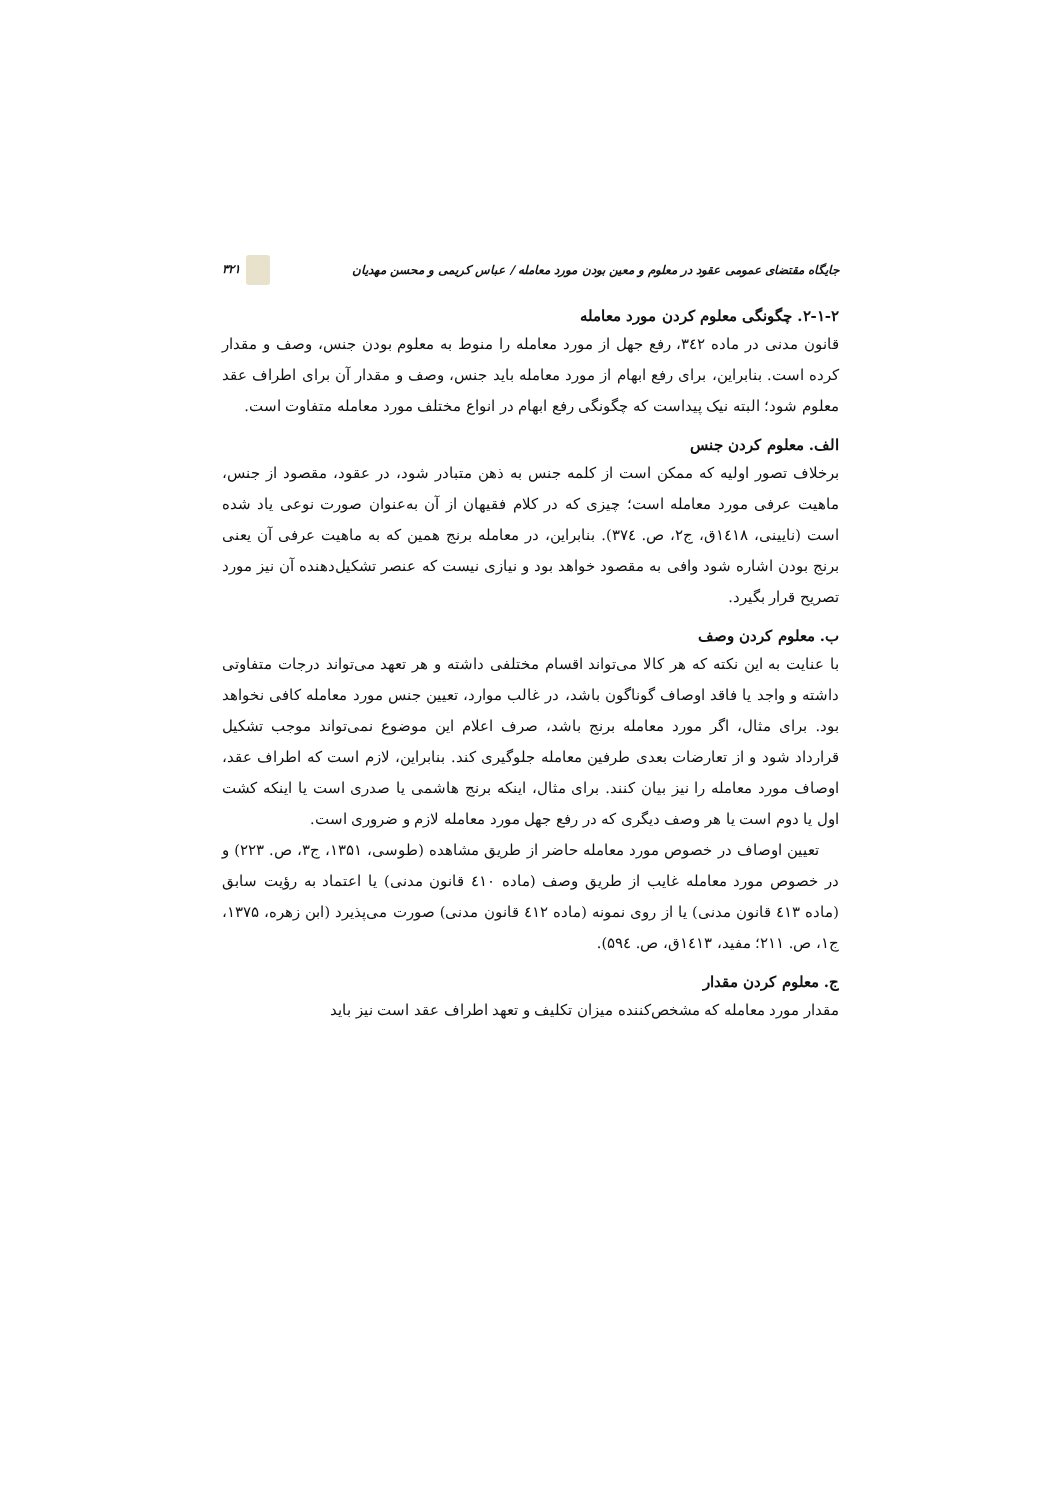جایگاه مقتضای عمومی عقود در معلوم و معین بودن مورد معامله / عباس کریمی و محسن مهدیان ۳۲۱
۲-۱-۲. چگونگی معلوم کردن مورد معامله
قانون مدنی در ماده ۳٤۲، رفع جهل از مورد معامله را منوط به معلوم بودن جنس، وصف و مقدار کرده است. بنابراین، برای رفع ابهام از مورد معامله باید جنس، وصف و مقدار آن برای اطراف عقد معلوم شود؛ البته نیک پیداست که چگونگی رفع ابهام در انواع مختلف مورد معامله متفاوت است.
الف. معلوم کردن جنس
برخلاف تصور اولیه که ممکن است از کلمه جنس به ذهن متبادر شود، در عقود، مقصود از جنس، ماهیت عرفی مورد معامله است؛ چیزی که در کلام فقیهان از آن به‌عنوان صورت نوعی یاد شده است (نایینی، ۱٤۱۸ق، ج۲، ص. ۳۷٤). بنابراین، در معامله برنج همین که به ماهیت عرفی آن یعنی برنج بودن اشاره شود وافی به مقصود خواهد بود و نیازی نیست که عنصر تشکیل‌دهنده آن نیز مورد تصریح قرار بگیرد.
ب. معلوم کردن وصف
با عنایت به این نکته که هر کالا می‌تواند اقسام مختلفی داشته و هر تعهد می‌تواند درجات متفاوتی داشته و واجد یا فاقد اوصاف گوناگون باشد، در غالب موارد، تعیین جنس مورد معامله کافی نخواهد بود. برای مثال، اگر مورد معامله برنج باشد، صرف اعلام این موضوع نمی‌تواند موجب تشکیل قرارداد شود و از تعارضات بعدی طرفین معامله جلوگیری کند. بنابراین، لازم است که اطراف عقد، اوصاف مورد معامله را نیز بیان کنند. برای مثال، اینکه برنج هاشمی یا صدری است یا اینکه کشت اول یا دوم است یا هر وصف دیگری که در رفع جهل مورد معامله لازم و ضروری است.
تعیین اوصاف در خصوص مورد معامله حاضر از طریق مشاهده (طوسی، ۱۳۵۱، ج۳، ص. ۲۲۳) و در خصوص مورد معامله غایب از طریق وصف (ماده ٤۱۰ قانون مدنی) یا اعتماد به رؤیت سابق (ماده ٤۱۳ قانون مدنی) یا از روی نمونه (ماده ٤۱۲ قانون مدنی) صورت می‌پذیرد (ابن زهره، ۱۳۷۵، ج۱، ص. ۲۱۱؛ مفید، ۱٤۱۳ق، ص. ۵۹٤).
ج. معلوم کردن مقدار
مقدار مورد معامله که مشخص‌کننده میزان تکلیف و تعهد اطراف عقد است نیز باید